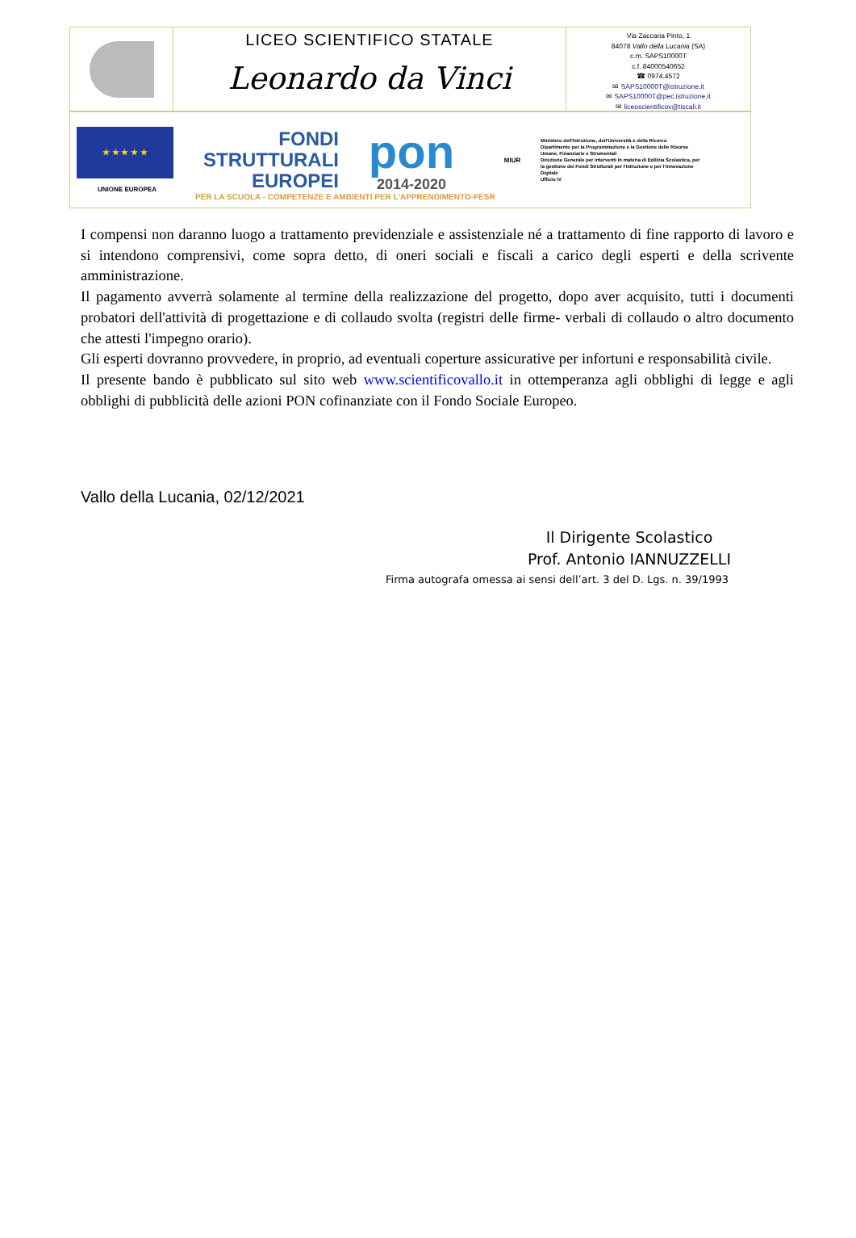LICEO SCIENTIFICO STATALE
Leonardo da Vinci
Via Zaccaria Pinto, 1
84078 Vallo della Lucania (SA)
c.m. SAPS10000T
c.f. 84000540652
☎ 0974.4572
✉ SAPS10000T@istruzione.it
✉ SAPS10000T@pec.istruzione.it
✉ liceoscientificov@tiscali.it
★ ★ ★ ★ ★
UNIONE EUROPEA
FONDI
STRUTTURALI
EUROPEI
pon
2014-2020
MIUR
Ministero dell'Istruzione, dell'Università e della Ricerca
Dipartimento per la Programmazione e la Gestione delle Risorse Umane, Finanziarie e Strumentali
Direzione Generale per interventi in materia di Edilizia Scolastica, per la gestione dei Fondi Strutturali per l'Istruzione e per l'innovazione Digitale
Ufficio IV
PER LA SCUOLA - COMPETENZE E AMBIENTI PER L'APPRENDIMENTO-FESR
I compensi non daranno luogo a trattamento previdenziale e assistenziale né a trattamento di fine rapporto di lavoro e si intendono comprensivi, come sopra detto, di oneri sociali e fiscali a carico degli esperti e della scrivente amministrazione.
Il pagamento avverrà solamente al termine della realizzazione del progetto, dopo aver acquisito, tutti i documenti probatori dell'attività di progettazione e di collaudo svolta (registri delle firme- verbali di collaudo o altro documento che attesti l'impegno orario).
Gli esperti dovranno provvedere, in proprio, ad eventuali coperture assicurative per infortuni e responsabilità civile.
Il presente bando è pubblicato sul sito web www.scientificovallo.it in ottemperanza agli obblighi di legge e agli obblighi di pubblicità delle azioni PON cofinanziate con il Fondo Sociale Europeo.
Vallo della Lucania, 02/12/2021
Il Dirigente Scolastico
Prof. Antonio IANNUZZELLI
Firma autografa omessa ai sensi dell’art. 3 del D. Lgs. n. 39/1993